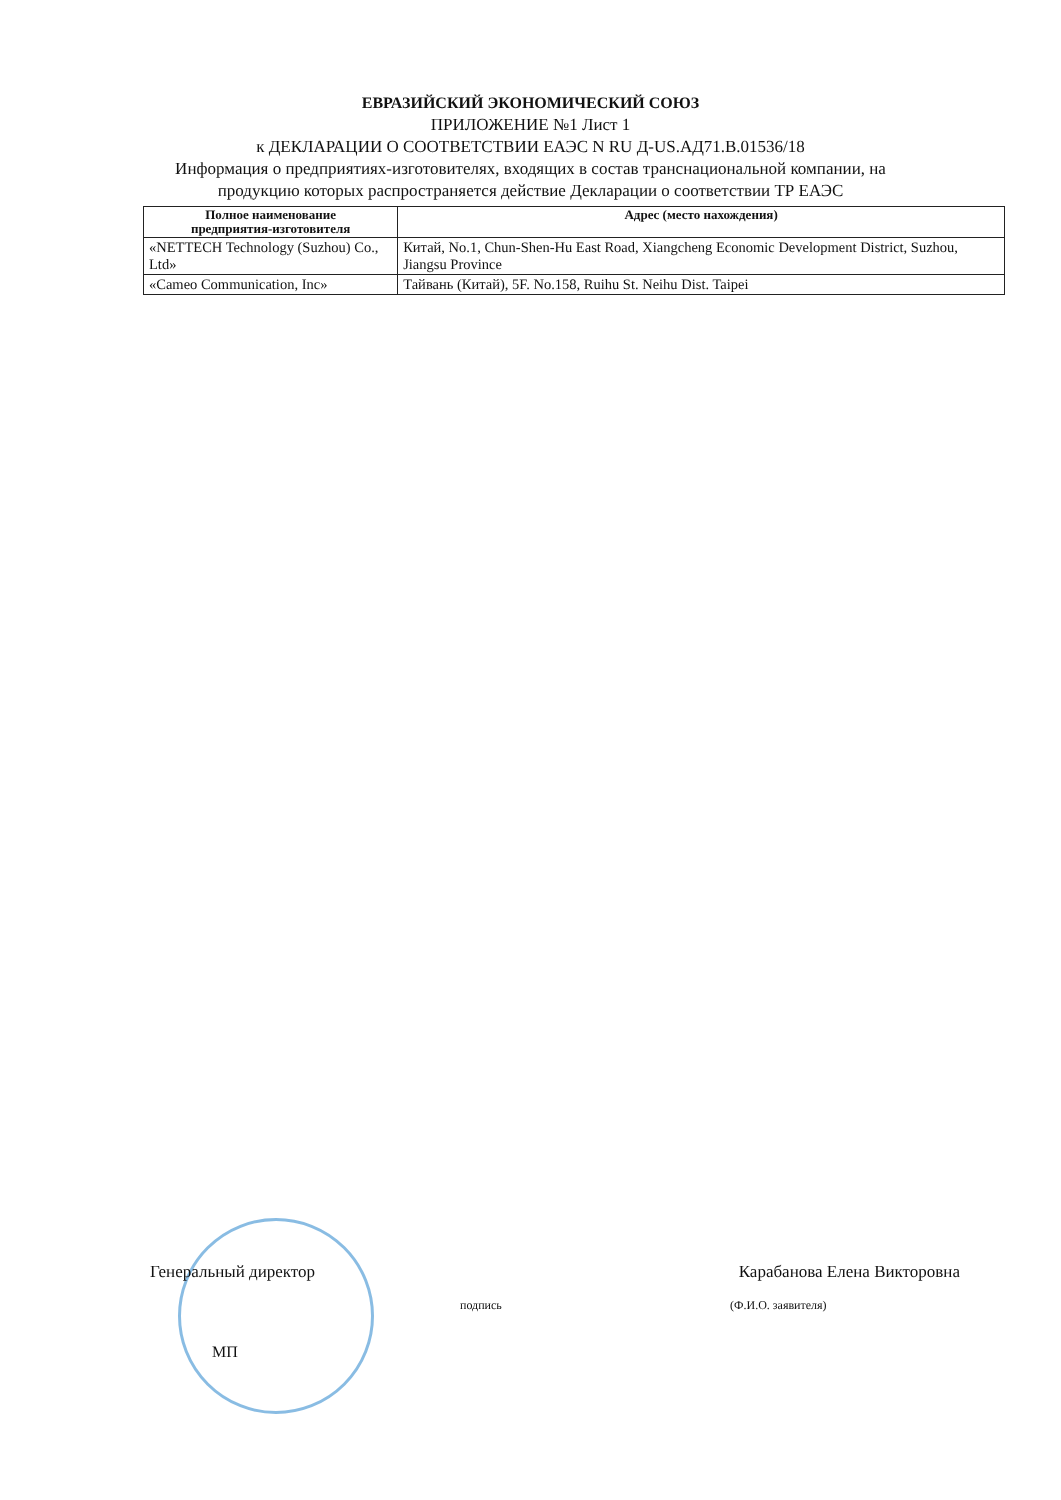ЕВРАЗИЙСКИЙ ЭКОНОМИЧЕСКИЙ СОЮЗ
ПРИЛОЖЕНИЕ №1 Лист 1
к ДЕКЛАРАЦИИ О СООТВЕТСТВИИ ЕАЭС N RU Д-US.АД71.В.01536/18
Информация о предприятиях-изготовителях, входящих в состав транснациональной компании, на
продукцию которых распространяется действие Декларации о соответствии ТР ЕАЭС
| Полное наименование предприятия-изготовителя | Адрес (место нахождения) |
| --- | --- |
| «NETTECH Technology (Suzhou) Co., Ltd» | Китай, No.1, Chun-Shen-Hu East Road, Xiangcheng Economic Development District, Suzhou, Jiangsu Province |
| «Cameo Communication, Inc» | Тайвань (Китай), 5F. No.158, Ruihu St. Neihu Dist. Taipei |
Генеральный директор Карабанова Елена Викторовна
подпись (Ф.И.О. заявителя)
МП